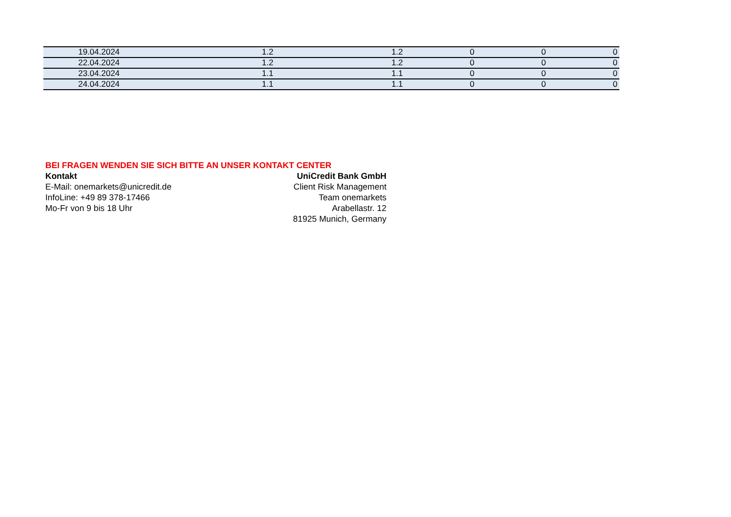| 19.04.2024 | 1.2 | 1.2 | 0 | 0 | 0 |
| 22.04.2024 | 1.2 | 1.2 | 0 | 0 | 0 |
| 23.04.2024 | 1.1 | 1.1 | 0 | 0 | 0 |
| 24.04.2024 | 1.1 | 1.1 | 0 | 0 | 0 |
BEI FRAGEN WENDEN SIE SICH BITTE AN UNSER KONTAKT CENTER
Kontakt
E-Mail: onemarkets@unicredit.de
InfoLine: +49 89 378-17466
Mo-Fr von 9 bis 18 Uhr
UniCredit Bank GmbH
Client Risk Management
Team onemarkets
Arabellastr. 12
81925 Munich, Germany